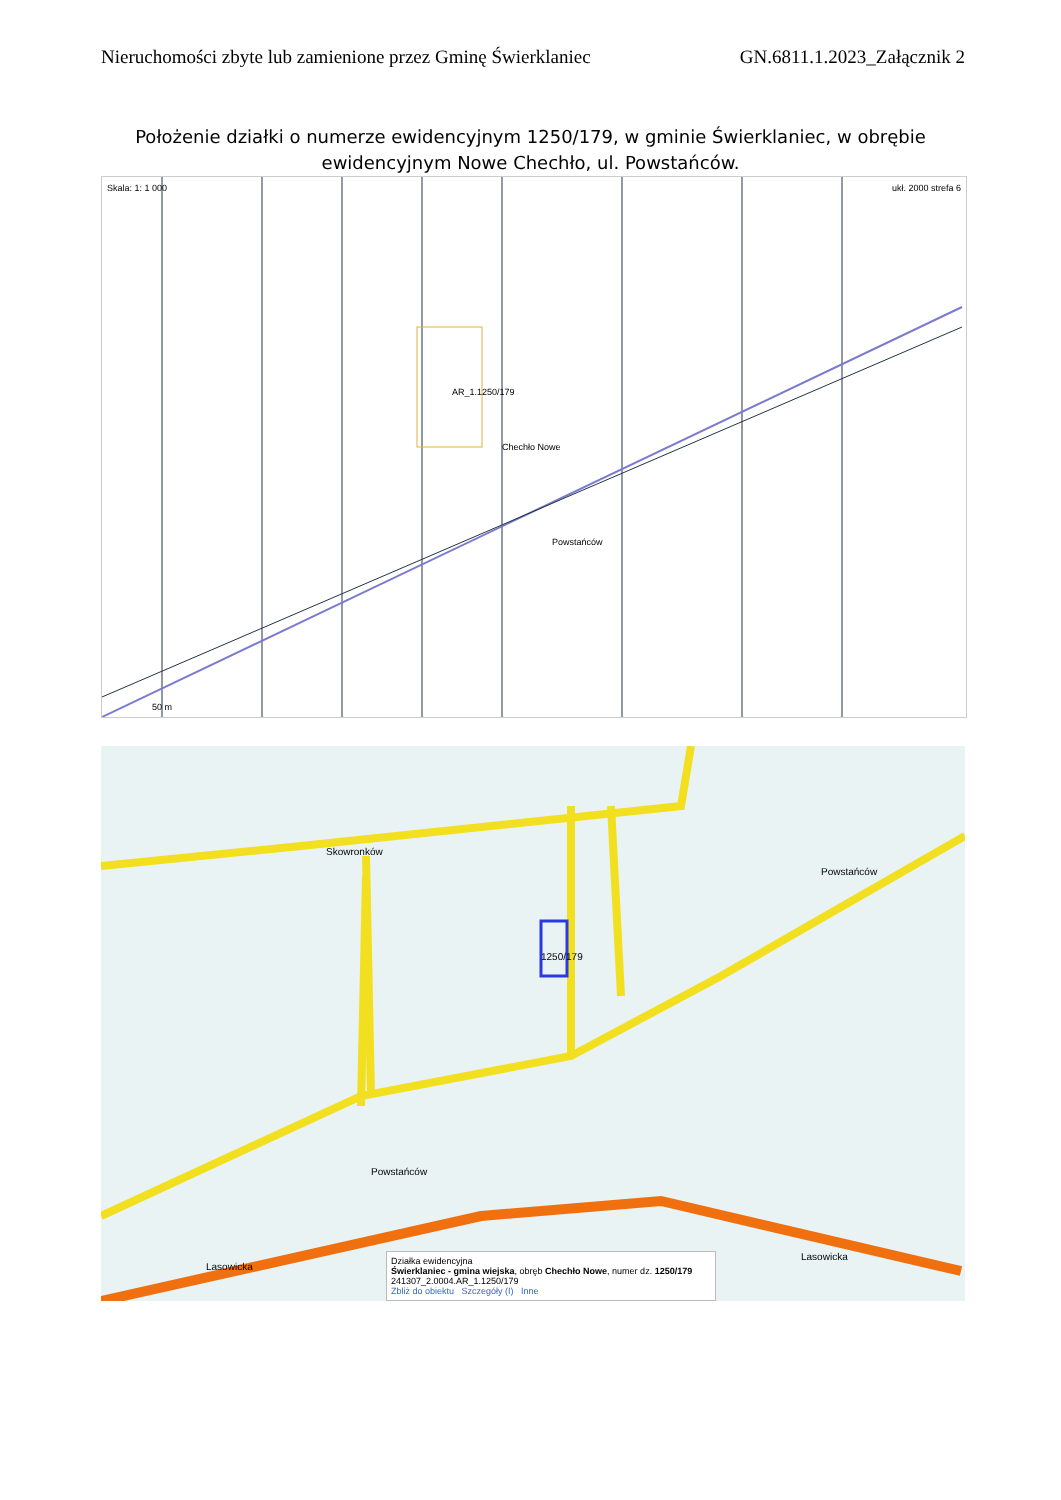Nieruchomości zbyte lub zamienione przez Gminę Świerklaniec GN.6811.1.2023_Załącznik 2
Położenie działki o numerze ewidencyjnym 1250/179, w gminie Świerklaniec, w obrębie ewidencyjnym Nowe Chechło, ul. Powstańców.
Skala: 1: 1 000 ukł. 2000 strefa 6
AR_1.1250/179
Chechło Nowe
Powstańców
50 m
Skowronków
Powstańców
1250/179
Powstańców
Lasowicka
Lasowicka
Działka ewidencyjna
Świerklaniec - gmina wiejska, obręb Chechło Nowe, numer dz. 1250/179
241307_2.0004.AR_1.1250/179
Zbliż do obiektu Szczegóły (I) Inne